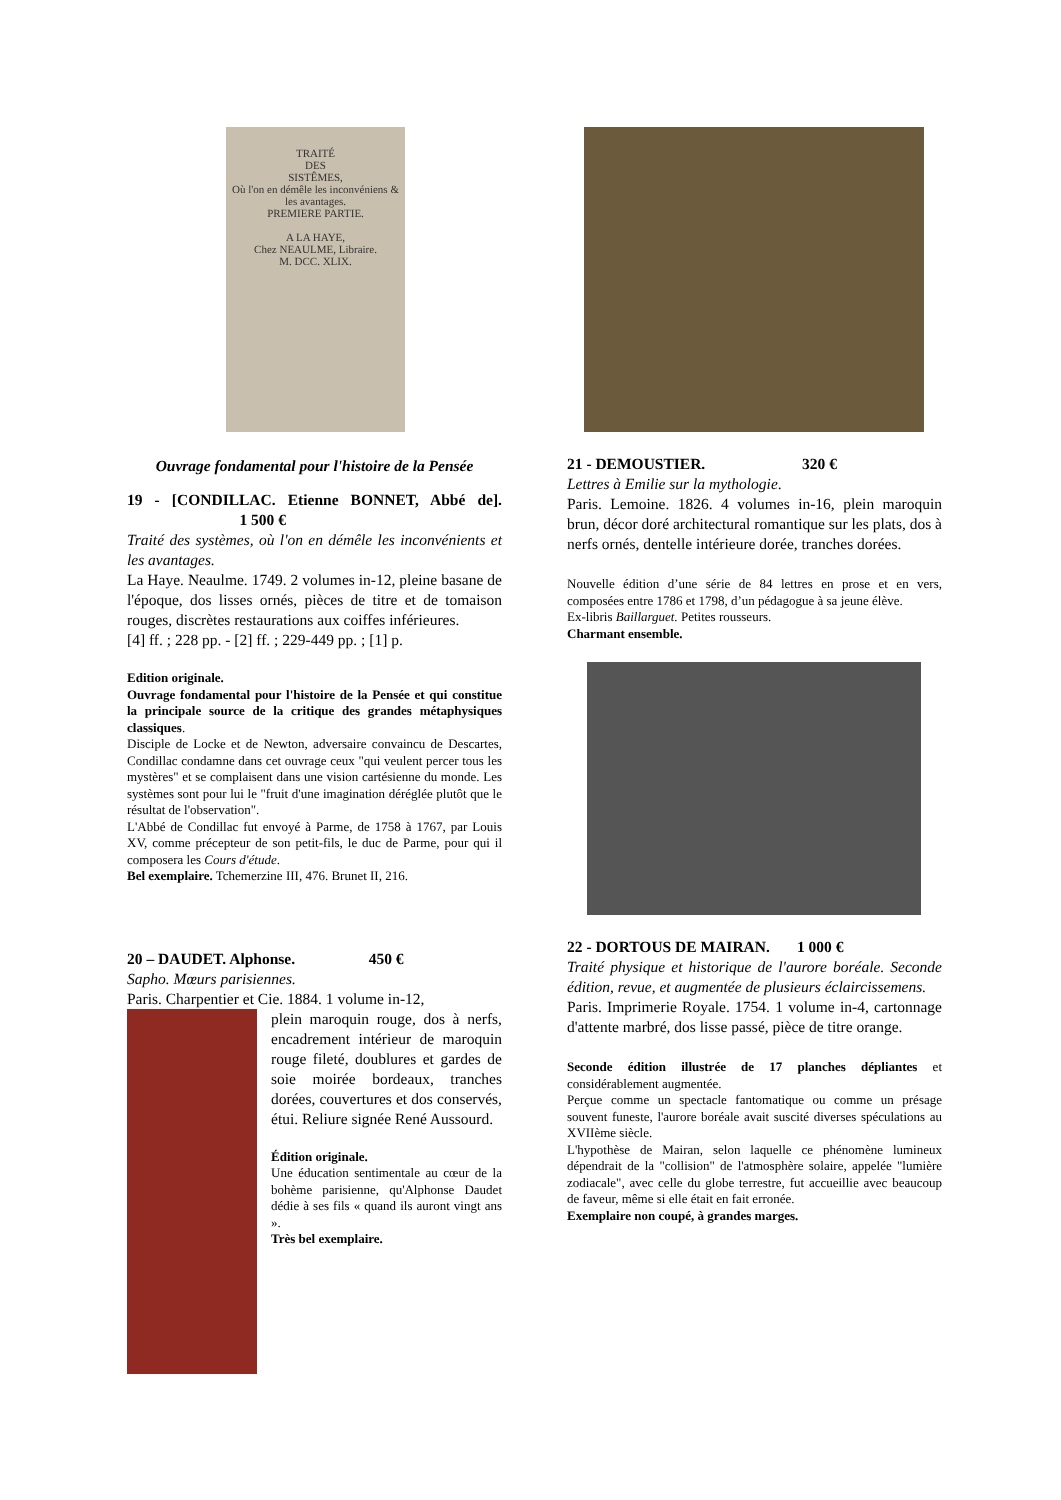TRAITÉ
DES
SISTÊMES,
Où l'on en démêle les inconvéniens & les avantages.
PREMIERE PARTIE.
A LA HAYE,
Chez NEAULME, Libraire.
M. DCC. XLIX.
Ouvrage fondamental pour l'histoire de la Pensée
19 - [CONDILLAC. Etienne BONNET, Abbé de]. 1 500 €
Traité des systèmes, où l'on en démêle les inconvénients et les avantages.
La Haye. Neaulme. 1749. 2 volumes in-12, pleine basane de l'époque, dos lisses ornés, pièces de titre et de tomaison rouges, discrètes restaurations aux coiffes inférieures.
[4] ff. ; 228 pp. - [2] ff. ; 229-449 pp. ; [1] p.
Edition originale.
Ouvrage fondamental pour l'histoire de la Pensée et qui constitue la principale source de la critique des grandes métaphysiques classiques.
Disciple de Locke et de Newton, adversaire convaincu de Descartes, Condillac condamne dans cet ouvrage ceux "qui veulent percer tous les mystères" et se complaisent dans une vision cartésienne du monde. Les systèmes sont pour lui le "fruit d'une imagination déréglée plutôt que le résultat de l'observation".
L'Abbé de Condillac fut envoyé à Parme, de 1758 à 1767, par Louis XV, comme précepteur de son petit-fils, le duc de Parme, pour qui il composera les Cours d'étude.
Bel exemplaire. Tchemerzine III, 476. Brunet II, 216.
20 – DAUDET. Alphonse. 450 €
Sapho. Mœurs parisiennes.
Paris. Charpentier et Cie. 1884. 1 volume in-12,
plein maroquin rouge, dos à nerfs, encadrement intérieur de maroquin rouge fileté, doublures et gardes de soie moirée bordeaux, tranches dorées, couvertures et dos conservés, étui. Reliure signée René Aussourd.
Édition originale.
Une éducation sentimentale au cœur de la bohème parisienne, qu'Alphonse Daudet dédie à ses fils « quand ils auront vingt ans ».
Très bel exemplaire.
21 - DEMOUSTIER. 320 €
Lettres à Emilie sur la mythologie.
Paris. Lemoine. 1826. 4 volumes in-16, plein maroquin brun, décor doré architectural romantique sur les plats, dos à nerfs ornés, dentelle intérieure dorée, tranches dorées.
Nouvelle édition d’une série de 84 lettres en prose et en vers, composées entre 1786 et 1798, d’un pédagogue à sa jeune élève.
Ex-libris Baillarguet. Petites rousseurs.
Charmant ensemble.
22 - DORTOUS DE MAIRAN. 1 000 €
Traité physique et historique de l'aurore boréale. Seconde édition, revue, et augmentée de plusieurs éclaircissemens.
Paris. Imprimerie Royale. 1754. 1 volume in-4, cartonnage d'attente marbré, dos lisse passé, pièce de titre orange.
Seconde édition illustrée de 17 planches dépliantes et considérablement augmentée.
Perçue comme un spectacle fantomatique ou comme un présage souvent funeste, l'aurore boréale avait suscité diverses spéculations au XVIIème siècle.
L'hypothèse de Mairan, selon laquelle ce phénomène lumineux dépendrait de la "collision" de l'atmosphère solaire, appelée "lumière zodiacale", avec celle du globe terrestre, fut accueillie avec beaucoup de faveur, même si elle était en fait erronée.
Exemplaire non coupé, à grandes marges.